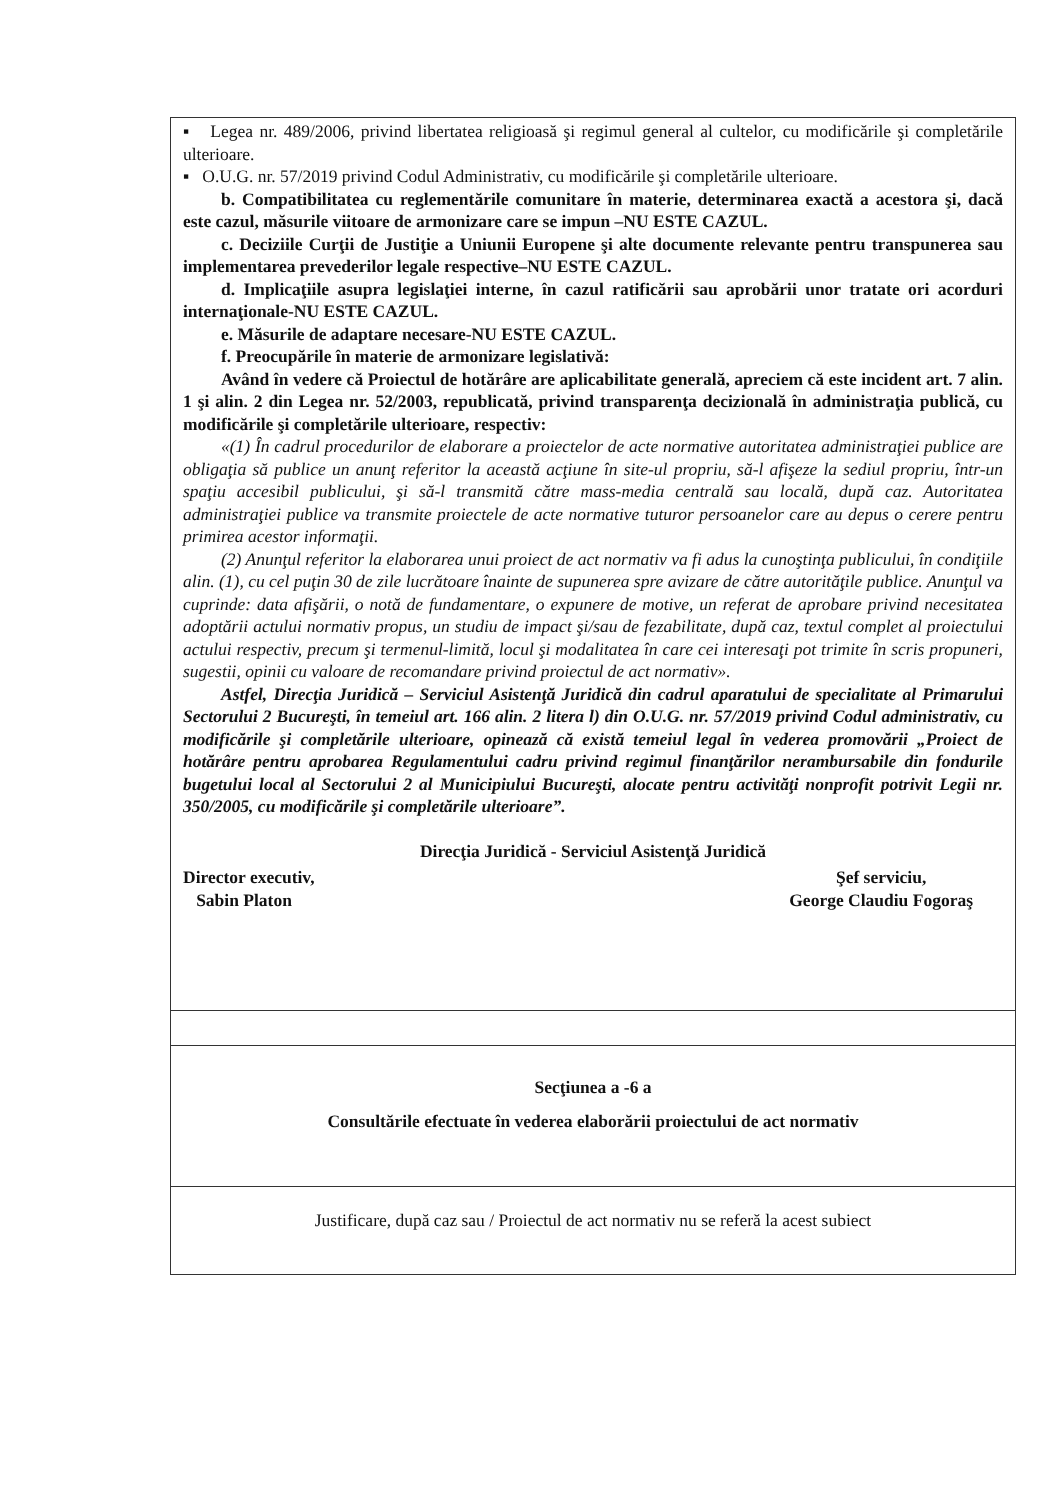| ▪ Legea nr. 489/2006, privind libertatea religioasă şi regimul general al cultelor, cu modificările şi completările ulterioare. ▪ O.U.G. nr. 57/2019 privind Codul Administrativ, cu modificările şi completările ulterioare. b. Compatibilitatea cu reglementările comunitare în materie, determinarea exactă a acestora şi, dacă este cazul, măsurile viitoare de armonizare care se impun –NU ESTE CAZUL. c. Deciziile Curţii de Justiţie a Uniunii Europene şi alte documente relevante pentru transpunerea sau implementarea prevederilor legale respective–NU ESTE CAZUL. d. Implicaţiile asupra legislaţiei interne, în cazul ratificării sau aprobării unor tratate ori acorduri internaţionale-NU ESTE CAZUL. e. Măsurile de adaptare necesare-NU ESTE CAZUL. f. Preocupările în materie de armonizare legislativă: Având în vedere că Proiectul de hotărâre are aplicabilitate generală, apreciem că este incident art. 7 alin. 1 şi alin. 2 din Legea nr. 52/2003, republicată, privind transparenţa decizională în administraţia publică, cu modificările şi completările ulterioare, respectiv: «(1) În cadrul procedurilor de elaborare a proiectelor de acte normative autoritatea administraţiei publice are obligaţia să publice un anunţ referitor la această acţiune în site-ul propriu, să-l afişeze la sediul propriu, într-un spaţiu accesibil publicului, şi să-l transmită către mass-media centrală sau locală, după caz. Autoritatea administraţiei publice va transmite proiectele de acte normative tuturor persoanelor care au depus o cerere pentru primirea acestor informaţii. (2) Anunţul referitor la elaborarea unui proiect de act normativ va fi adus la cunoştinţa publicului, în condiţiile alin. (1), cu cel puţin 30 de zile lucrătoare înainte de supunerea spre avizare de către autorităţile publice. Anunţul va cuprinde: data afişării, o notă de fundamentare, o expunere de motive, un referat de aprobare privind necesitatea adoptării actului normativ propus, un studiu de impact şi/sau de fezabilitate, după caz, textul complet al proiectului actului respectiv, precum şi termenul-limită, locul şi modalitatea în care cei interesaţi pot trimite în scris propuneri, sugestii, opinii cu valoare de recomandare privind proiectul de act normativ». Astfel, Direcţia Juridică – Serviciul Asistenţă Juridică din cadrul aparatului de specialitate al Primarului Sectorului 2 Bucureşti, în temeiul art. 166 alin. 2 litera l) din O.U.G. nr. 57/2019 privind Codul administrativ, cu modificările şi completările ulterioare, opinează că există temeiul legal în vederea promovării „Proiect de hotărâre pentru aprobarea Regulamentului cadru privind regimul finanţărilor nerambursabile din fondurile bugetului local al Sectorului 2 al Municipiului Bucureşti, alocate pentru activităţi nonprofit potrivit Legii nr. 350/2005, cu modificările şi completările ulterioare”. Direcţia Juridică - Serviciul Asistenţă Juridică Director executiv, Sabin Platon Şef serviciu, George Claudiu Fogoraş |
| Secţiunea a -6 a Consultările efectuate în vederea elaborării proiectului de act normativ |
| Justificare, după caz sau / Proiectul de act normativ nu se referă la acest subiect |